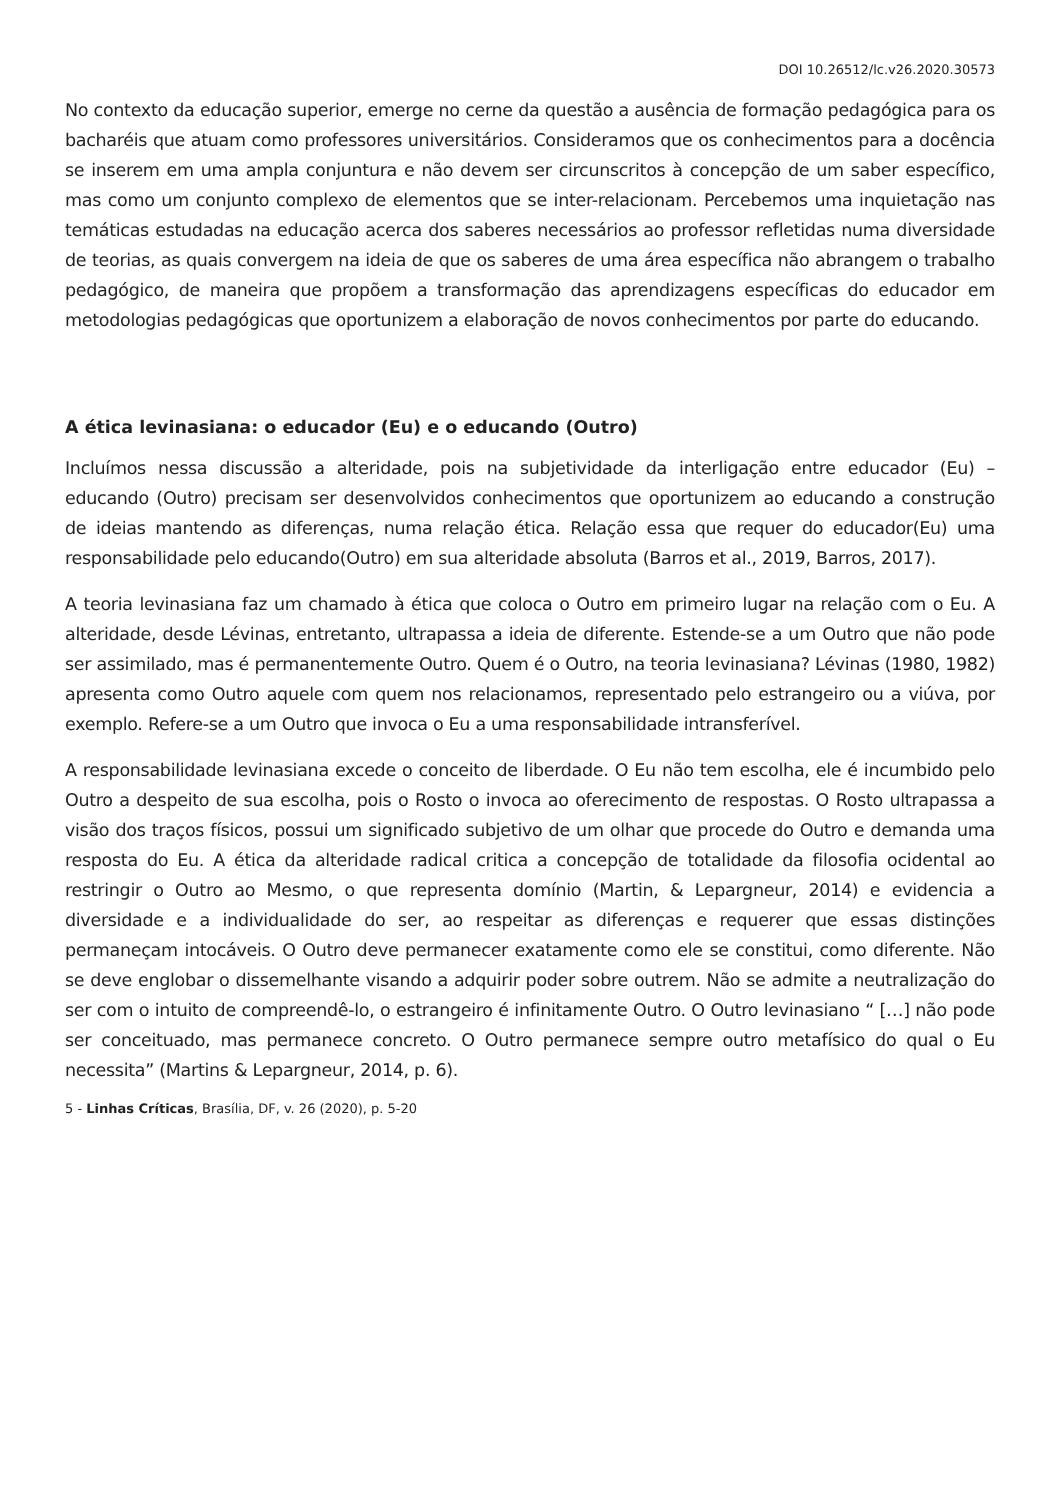DOI 10.26512/lc.v26.2020.30573
No contexto da educação superior, emerge no cerne da questão a ausência de formação pedagógica para os bacharéis que atuam como professores universitários. Consideramos que os conhecimentos para a docência se inserem em uma ampla conjuntura e não devem ser circunscritos à concepção de um saber específico, mas como um conjunto complexo de elementos que se inter-relacionam. Percebemos uma inquietação nas temáticas estudadas na educação acerca dos saberes necessários ao professor refletidas numa diversidade de teorias, as quais convergem na ideia de que os saberes de uma área específica não abrangem o trabalho pedagógico, de maneira que propõem a transformação das aprendizagens específicas do educador em metodologias pedagógicas que oportunizem a elaboração de novos conhecimentos por parte do educando.
A ética levinasiana: o educador (Eu) e o educando (Outro)
Incluímos nessa discussão a alteridade, pois na subjetividade da interligação entre educador (Eu) – educando (Outro) precisam ser desenvolvidos conhecimentos que oportunizem ao educando a construção de ideias mantendo as diferenças, numa relação ética. Relação essa que requer do educador(Eu) uma responsabilidade pelo educando(Outro) em sua alteridade absoluta (Barros et al., 2019, Barros, 2017).
A teoria levinasiana faz um chamado à ética que coloca o Outro em primeiro lugar na relação com o Eu. A alteridade, desde Lévinas, entretanto, ultrapassa a ideia de diferente. Estende-se a um Outro que não pode ser assimilado, mas é permanentemente Outro. Quem é o Outro, na teoria levinasiana? Lévinas (1980, 1982) apresenta como Outro aquele com quem nos relacionamos, representado pelo estrangeiro ou a viúva, por exemplo. Refere-se a um Outro que invoca o Eu a uma responsabilidade intransferível.
A responsabilidade levinasiana excede o conceito de liberdade. O Eu não tem escolha, ele é incumbido pelo Outro a despeito de sua escolha, pois o Rosto o invoca ao oferecimento de respostas. O Rosto ultrapassa a visão dos traços físicos, possui um significado subjetivo de um olhar que procede do Outro e demanda uma resposta do Eu. A ética da alteridade radical critica a concepção de totalidade da filosofia ocidental ao restringir o Outro ao Mesmo, o que representa domínio (Martin, & Lepargneur, 2014) e evidencia a diversidade e a individualidade do ser, ao respeitar as diferenças e requerer que essas distinções permaneçam intocáveis. O Outro deve permanecer exatamente como ele se constitui, como diferente. Não se deve englobar o dissemelhante visando a adquirir poder sobre outrem. Não se admite a neutralização do ser com o intuito de compreendê-lo, o estrangeiro é infinitamente Outro. O Outro levinasiano “ […] não pode ser conceituado, mas permanece concreto. O Outro permanece sempre outro metafísico do qual o Eu necessita” (Martins & Lepargneur, 2014, p. 6).
5 - Linhas Críticas, Brasília, DF, v. 26 (2020), p. 5-20